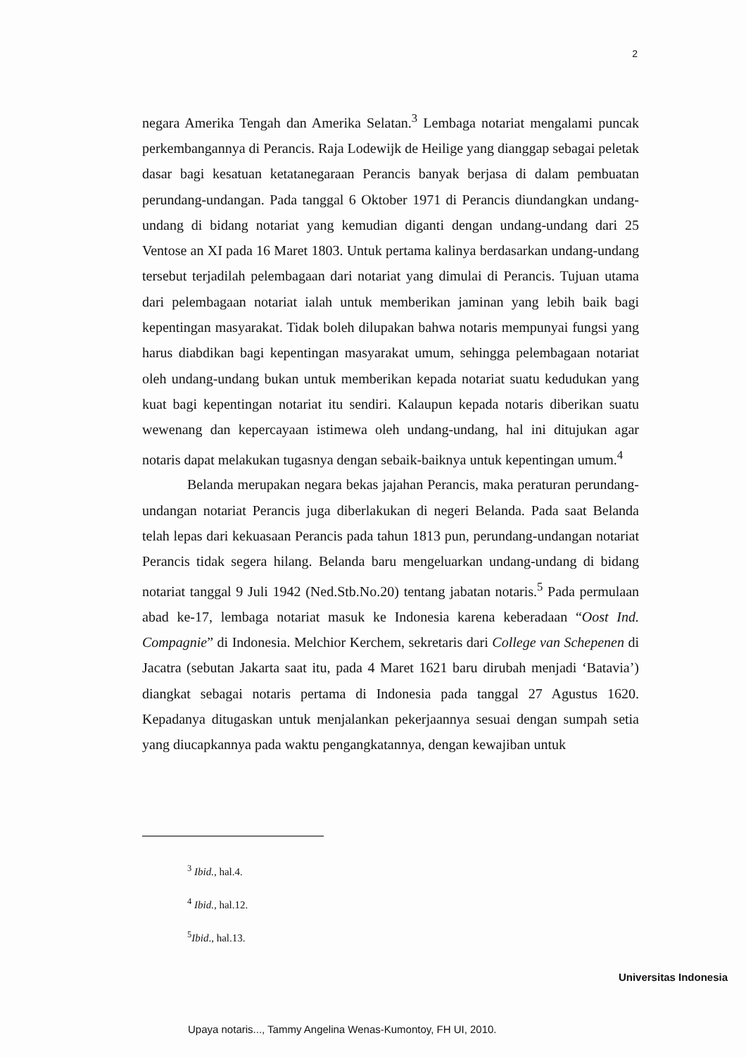2
negara Amerika Tengah dan Amerika Selatan.<sup>3</sup> Lembaga notariat mengalami puncak perkembangannya di Perancis. Raja Lodewijk de Heilige yang dianggap sebagai peletak dasar bagi kesatuan ketatanegaraan Perancis banyak berjasa di dalam pembuatan perundang-undangan. Pada tanggal 6 Oktober 1971 di Perancis diundangkan undang-undang di bidang notariat yang kemudian diganti dengan undang-undang dari 25 Ventose an XI pada 16 Maret 1803. Untuk pertama kalinya berdasarkan undang-undang tersebut terjadilah pelembagaan dari notariat yang dimulai di Perancis. Tujuan utama dari pelembagaan notariat ialah untuk memberikan jaminan yang lebih baik bagi kepentingan masyarakat. Tidak boleh dilupakan bahwa notaris mempunyai fungsi yang harus diabdikan bagi kepentingan masyarakat umum, sehingga pelembagaan notariat oleh undang-undang bukan untuk memberikan kepada notariat suatu kedudukan yang kuat bagi kepentingan notariat itu sendiri. Kalaupun kepada notaris diberikan suatu wewenang dan kepercayaan istimewa oleh undang-undang, hal ini ditujukan agar notaris dapat melakukan tugasnya dengan sebaik-baiknya untuk kepentingan umum.<sup>4</sup>
Belanda merupakan negara bekas jajahan Perancis, maka peraturan perundang-undangan notariat Perancis juga diberlakukan di negeri Belanda. Pada saat Belanda telah lepas dari kekuasaan Perancis pada tahun 1813 pun, perundang-undangan notariat Perancis tidak segera hilang. Belanda baru mengeluarkan undang-undang di bidang notariat tanggal 9 Juli 1942 (Ned.Stb.No.20) tentang jabatan notaris.<sup>5</sup> Pada permulaan abad ke-17, lembaga notariat masuk ke Indonesia karena keberadaan “Oost Ind. Compagnie” di Indonesia. Melchior Kerchem, sekretaris dari College van Schepenen di Jacatra (sebutan Jakarta saat itu, pada 4 Maret 1621 baru dirubah menjadi ‘Batavia’) diangkat sebagai notaris pertama di Indonesia pada tanggal 27 Agustus 1620. Kepadanya ditugaskan untuk menjalankan pekerjaannya sesuai dengan sumpah setia yang diucapkannya pada waktu pengangkatannya, dengan kewajiban untuk
<sup>3</sup> Ibid., hal.4.
<sup>4</sup> Ibid., hal.12.
<sup>5</sup> Ibid., hal.13.
Universitas Indonesia
Upaya notaris..., Tammy Angelina Wenas-Kumontoy, FH UI, 2010.